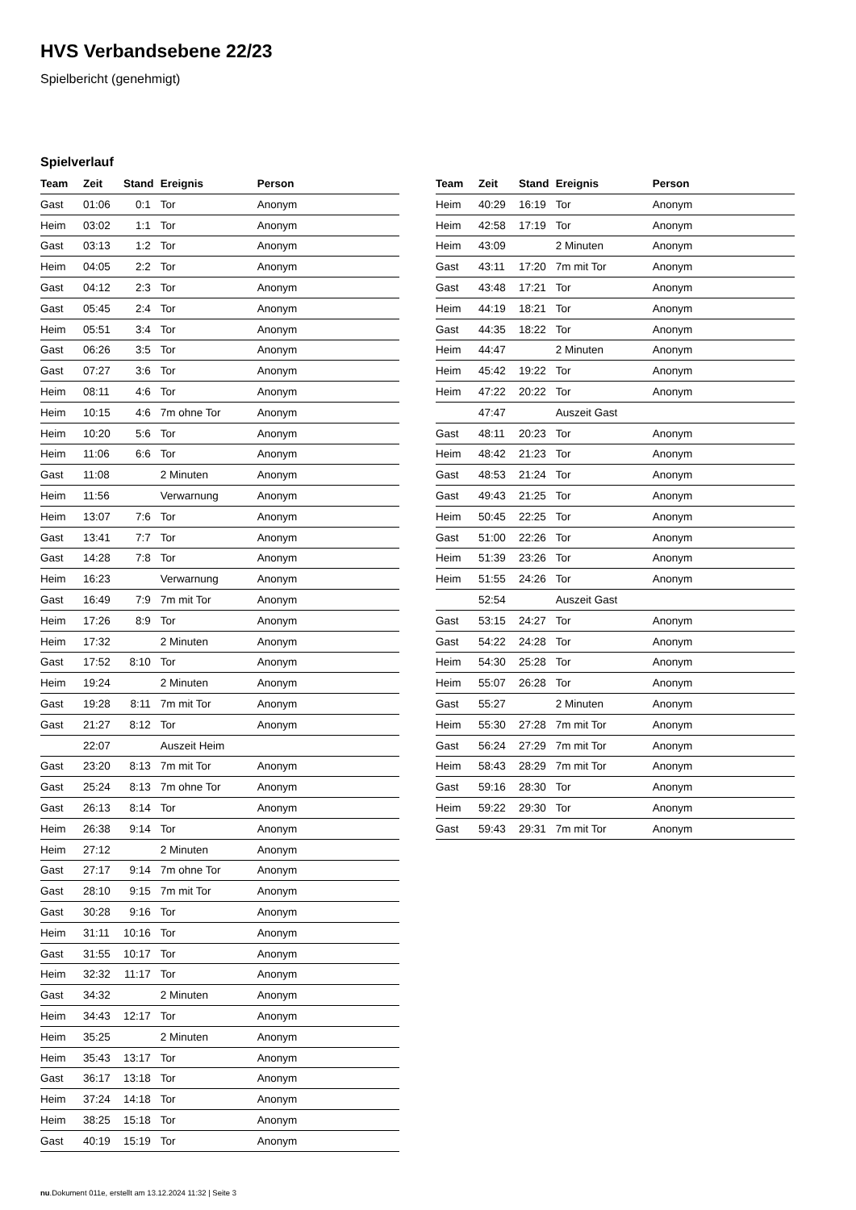HVS Verbandsebene 22/23
Spielbericht (genehmigt)
Spielverlauf
| Team | Zeit | Stand | Ereignis | Person |
| --- | --- | --- | --- | --- |
| Gast | 01:06 | 0:1 | Tor | Anonym |
| Heim | 03:02 | 1:1 | Tor | Anonym |
| Gast | 03:13 | 1:2 | Tor | Anonym |
| Heim | 04:05 | 2:2 | Tor | Anonym |
| Gast | 04:12 | 2:3 | Tor | Anonym |
| Gast | 05:45 | 2:4 | Tor | Anonym |
| Heim | 05:51 | 3:4 | Tor | Anonym |
| Gast | 06:26 | 3:5 | Tor | Anonym |
| Gast | 07:27 | 3:6 | Tor | Anonym |
| Heim | 08:11 | 4:6 | Tor | Anonym |
| Heim | 10:15 | 4:6 | 7m ohne Tor | Anonym |
| Heim | 10:20 | 5:6 | Tor | Anonym |
| Heim | 11:06 | 6:6 | Tor | Anonym |
| Gast | 11:08 | | 2 Minuten | Anonym |
| Heim | 11:56 | | Verwarnung | Anonym |
| Heim | 13:07 | 7:6 | Tor | Anonym |
| Gast | 13:41 | 7:7 | Tor | Anonym |
| Gast | 14:28 | 7:8 | Tor | Anonym |
| Heim | 16:23 | | Verwarnung | Anonym |
| Gast | 16:49 | 7:9 | 7m mit Tor | Anonym |
| Heim | 17:26 | 8:9 | Tor | Anonym |
| Heim | 17:32 | | 2 Minuten | Anonym |
| Gast | 17:52 | 8:10 | Tor | Anonym |
| Heim | 19:24 | | 2 Minuten | Anonym |
| Gast | 19:28 | 8:11 | 7m mit Tor | Anonym |
| Gast | 21:27 | 8:12 | Tor | Anonym |
| | 22:07 | | Auszeit Heim | |
| Gast | 23:20 | 8:13 | 7m mit Tor | Anonym |
| Gast | 25:24 | 8:13 | 7m ohne Tor | Anonym |
| Gast | 26:13 | 8:14 | Tor | Anonym |
| Heim | 26:38 | 9:14 | Tor | Anonym |
| Heim | 27:12 | | 2 Minuten | Anonym |
| Gast | 27:17 | 9:14 | 7m ohne Tor | Anonym |
| Gast | 28:10 | 9:15 | 7m mit Tor | Anonym |
| Gast | 30:28 | 9:16 | Tor | Anonym |
| Heim | 31:11 | 10:16 | Tor | Anonym |
| Gast | 31:55 | 10:17 | Tor | Anonym |
| Heim | 32:32 | 11:17 | Tor | Anonym |
| Gast | 34:32 | | 2 Minuten | Anonym |
| Heim | 34:43 | 12:17 | Tor | Anonym |
| Heim | 35:25 | | 2 Minuten | Anonym |
| Heim | 35:43 | 13:17 | Tor | Anonym |
| Gast | 36:17 | 13:18 | Tor | Anonym |
| Heim | 37:24 | 14:18 | Tor | Anonym |
| Heim | 38:25 | 15:18 | Tor | Anonym |
| Gast | 40:19 | 15:19 | Tor | Anonym |
| Team | Zeit | Stand | Ereignis | Person |
| --- | --- | --- | --- | --- |
| Heim | 40:29 | 16:19 | Tor | Anonym |
| Heim | 42:58 | 17:19 | Tor | Anonym |
| Heim | 43:09 | | 2 Minuten | Anonym |
| Gast | 43:11 | 17:20 | 7m mit Tor | Anonym |
| Gast | 43:48 | 17:21 | Tor | Anonym |
| Heim | 44:19 | 18:21 | Tor | Anonym |
| Gast | 44:35 | 18:22 | Tor | Anonym |
| Heim | 44:47 | | 2 Minuten | Anonym |
| Heim | 45:42 | 19:22 | Tor | Anonym |
| Heim | 47:22 | 20:22 | Tor | Anonym |
| | 47:47 | | Auszeit Gast | |
| Gast | 48:11 | 20:23 | Tor | Anonym |
| Heim | 48:42 | 21:23 | Tor | Anonym |
| Gast | 48:53 | 21:24 | Tor | Anonym |
| Gast | 49:43 | 21:25 | Tor | Anonym |
| Heim | 50:45 | 22:25 | Tor | Anonym |
| Gast | 51:00 | 22:26 | Tor | Anonym |
| Heim | 51:39 | 23:26 | Tor | Anonym |
| Heim | 51:55 | 24:26 | Tor | Anonym |
| | 52:54 | | Auszeit Gast | |
| Gast | 53:15 | 24:27 | Tor | Anonym |
| Gast | 54:22 | 24:28 | Tor | Anonym |
| Heim | 54:30 | 25:28 | Tor | Anonym |
| Heim | 55:07 | 26:28 | Tor | Anonym |
| Gast | 55:27 | | 2 Minuten | Anonym |
| Heim | 55:30 | 27:28 | 7m mit Tor | Anonym |
| Gast | 56:24 | 27:29 | 7m mit Tor | Anonym |
| Heim | 58:43 | 28:29 | 7m mit Tor | Anonym |
| Gast | 59:16 | 28:30 | Tor | Anonym |
| Heim | 59:22 | 29:30 | Tor | Anonym |
| Gast | 59:43 | 29:31 | 7m mit Tor | Anonym |
nu.Dokument 011e, erstellt am 13.12.2024 11:32 | Seite 3